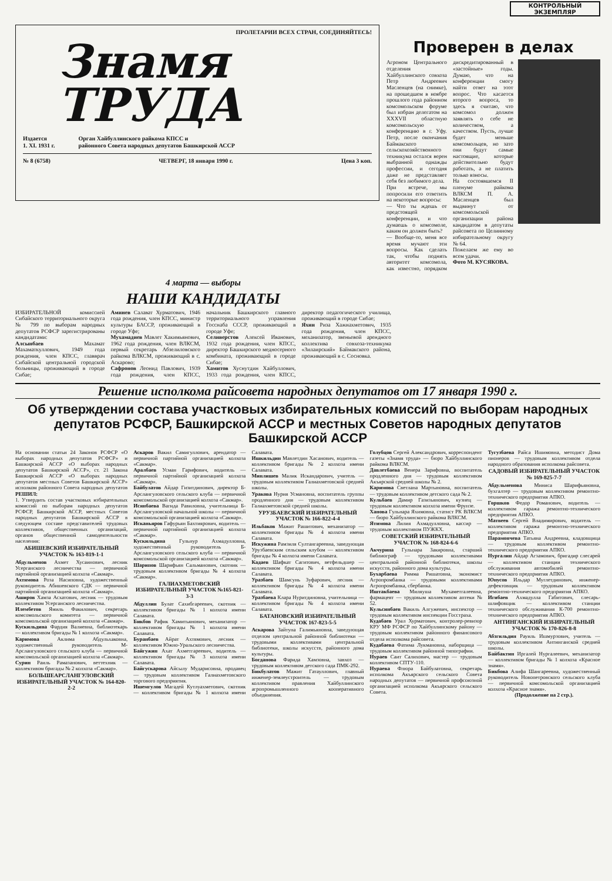ПРОЛЕТАРИИ ВСЕХ СТРАН, СОЕДИНЯЙТЕСЬ!
Знамя
ТРУДА
Издается
1. XI. 1931 г.
Орган Хайбуллинского райкома КПСС и
районного Совета народных депутатов Башкирской АССР
№ 8 (6758) ЧЕТВЕРГ, 18 января 1990 г. Цена 3 коп.
КОНТРОЛЬНЫЙ
ЭКЗЕМПЛЯР
Проверен в делах
Агроном Центрального отделения Хайбуллинского совхоза Петр Андреевич Масленцев (на снимке), на прошедшем в ноябре прошлого года районном комсомольском форуме был избран делегатом на XXXVII областную комсомольскую конференцию в г. Уфу. Петр, после окончания Баймакского сельскохозяйственного техникума остался верен выбранной однажды профессии, и сегодня даже не представляет себя без любимого дела.
При встрече, мы попросили его ответить на некоторые вопросы:
— Что ты ждешь от предстоящей конференции, и что думаешь о комсомоле, каким он должен быть?
— Вообще-то, меня все время мучают эти вопросы. Как сделать так, чтобы поднять авторитет комсомола, как известно, порядком дискредитированный в «застойные» годы. Думаю, что на конференции смогу найти ответ на этот вопрос. Что касается второго вопроса, то здесь я считаю, что комсомол должен заявлять о себе не количеством, а качеством. Пусть, лучше будет меньше комсомольцев, но зато они будут самые настоящие, которые действительно будут работать, а не платить только взносы.
На состоявшемся II пленуме райкома ВЛКСМ П. А. Масленцев был выдвинут от комсомольской организации района кандидатом в депутаты райсовета по Целинному избирательному округу № 64.
Пожелаем же ему во всем удачи.
Фото М. КУСЯКОВА.
4 марта — выборы
НАШИ КАНДИДАТЫ
ИЗБИРАТЕЛЬНОЙ комиссией Сибайского территориального округа № 799 по выборам народных депутатов РСФСР зарегистрированы кандидатами:
Алсынбаев Махамат Махаматкуллович, 1949 года рождения, член КПСС, главврач Сибайской центральной городской больницы, проживающий в городе Сибае;
Аминев Салават Хурматович, 1946 года рождения, член КПСС, министр культуры БАССР, проживающий в городе Уфе;
Мухамадиев Мавлет Хакимьянович, 1962 года рождения, член ВЛКСМ, первый секретарь Абзелиловского райкома ВЛКСМ, проживающий в с. Аскарово;
Сафронов Леонид Павлович, 1939 года рождения, член КПСС, начальник Башкирского главного территориального управления Госснаба СССР, проживающий в городе Уфе;
Селиверстов Алексей Иванович, 1932 года рождения, член КПСС, директор Башкирского медносерного комбината, проживающий в городе Сибае;
Хамитов Хуснутдин Хайбуллович, 1933 года рождения, член КПСС, директор педагогического училища, проживающий в городе Сибае;
Яхин Риза Хажнахметович, 1935 года рождения, член КПСС, механизатор, звеньевой арендного коллектива совхоза-техникума «Зилаирский» Баймакского района, проживающий в с. Сосновка.
Решение исполкома райсовета народных депутатов от 17 января 1990 г.
Об утверждении состава участковых избирательных комиссий по выборам народных депутатов РСФСР, Башкирской АССР и местных Советов народных депутатов Башкирской АССР
На основании статьи 24 Законов РСФСР «О выборах народных депутатов РСФСР» и Башкирской АССР «О выборах народных депутатов Башкирской АССР», ст. 21 Закона Башкирской АССР «О выборах народных депутатов местных Советов Башкирской АССР» исполком районного Совета народных депутатов РЕШИЛ:
1. Утвердить состав участковых избирательных комиссий по выборам народных депутатов РСФСР, Башкирской АССР, местных Советов народных депутатов Башкирской АССР в следующем составе представителей трудовых коллективов, общественных организаций, органов общественной самодеятельности населения:
АБИШЕВСКИЙ ИЗБИРАТЕЛЬНЫЙ УЧАСТОК № 163-819-1-1
Абдульменов Ахмет Хусаинович, лесник Усерганского лесничества — первичной партийной организацией колхоза «Сакмар».
Ахтямова Роза Насиповна, художественный руководитель Абишевского СДК — первичной партийной организацией колхоза «Сакмар».
Аширов Хамза Асхатович, лесник — трудовым коллективом Усерганского лесничества.
Илембетов Ямиль Факилович, секретарь комсомольского комитета — первичной комсомольской организацией колхоза «Сакмар».
Кускильдина Фардия Валиевна, библиотекарь — коллективом бригады № 1 колхоза «Сакмар».
Каримова Аклима Абдульхаковна, художественный руководитель М-Арслангуловского сельского клуба — первичной комсомольской организацией колхоза «Сакмар».
Сурин Раиль Рамазанович, веттехник — коллективом бригады № 2 колхоза «Сакмар».
БОЛЬШЕАРСЛАНГУЛОВСКИЙ ИЗБИРАТЕЛЬНЫЙ УЧАСТОК № 164-820-2-2
Аскаров Вакил Самигуллович, арендатор — первичной партийной организацией колхоза «Сакмар».
Аралбаев Усман Гарифович, водитель — первичной партийной организацией колхоза «Сакмар».
Байбулатов Айдар Гизитдинович, директор Б-Арслангуловского сельского клуба — первичной комсомольской организацией колхоза «Сакмар».
Исянбаева Вагида Равиловна, учительница Б-Арслангуловской начальной школы — первичной комсомольской организацией колхоза «Сакмар».
Исканьяров Гафурьян Бахтиярович, водитель — первичной партийной организацией колхоза «Сакмар».
Кускильдина Гульнур Ахмадулловна, художественный руководитель Б-Арслангуловского сельского клуба — первичной комсомольской организацией колхоза «Сакмар».
Шарипов Шарифьян Сальманович, скотник — трудовым коллективом бригады № 4 колхоза «Сакмар».
ГАЛИАХМЕТОВСКИЙ ИЗБИРАТЕЛЬНЫЙ УЧАСТОК №165-821-3-3
Абдуллин Булат Сахибгареевич, скотник — коллективом бригады № 1 колхоза имени Салавата.
Бикбов Рафик Хамитьянович, механизатор — коллективом бригады № 1 колхоза имени Салавата.
Буранбаев Айрат Ахтямович, лесник — коллективом Южно-Уральского лесничества.
Байгужин Ахат Ахметгареевич, водитель — коллективом бригады № 3 колхоза имени Салавата.
Байгускарова Айсылу Мударисовна, продавец — трудовым коллективом Галиахметовского торгового предприятия.
Ишемгулов Магадей Кутлуахметович, скотник — коллективом бригады № 1 колхоза имени Салавата.
Ишкильдин Мавлетдин Хасанович, водитель — коллективом бригады № 2 колхоза имени Салавата.
Минлишев Малик Искандарович, учитель — трудовым коллективом Галиахметовской средней школы.
Уракова Нурия Усмановна, воспитатель группы продленного дня — трудовым коллективом Галиахметовской средней школы.
УРУЗБАЕВСКИЙ ИЗБИРАТЕЛЬНЫЙ УЧАСТОК № 166-822-4-4
Ильбаков Мажит Рашитович, механизатор — коллективом бригады № 4 колхоза имени Салавата.
Искужина Рамзиля Султангареевна, заведующая Урузбаевским сельским клубом — коллективом бригады № 4 колхоза имени Салавата.
Кадаев Шафкат Сагитович, ветфельдшер — коллективом бригады № 4 колхоза имени Салавата.
Уразбаев Шамсунь Зуфарович, лесник — коллективом бригады № 4 колхоза имени Салавата.
Уразбаева Клара Нуритдиновна, учительница — коллективом бригады № 4 колхоза имени Салавата.
БАТАНОВСКИЙ ИЗБИРАТЕЛЬНЫЙ УЧАСТОК 167-823-5-5
Аскарова Зайтуна Галимьяновна, заведующая отделом центральной районной библиотеки — трудовыми коллективами центральной библиотеки, школы искусств, районного дома культуры.
Богданова Фарида Хамзовна, завхоз — трудовым коллективом детского сада ПМК-292.
Бикбулатов Мажит Гатауллович, главный инженер-землеустроитель — трудовым коллективом правления Хайбуллинского агропромышленного кооперативного объединения.
Голубцов Сергей Александрович, корреспондент газеты «Знамя труда» — бюро Хайбуллинского райкома ВЛКСМ.
Давлетбаева Венера Зарифовна, воспитатель продленного дня — трудовым коллективом Акъярской средней школы № 2.
Каримова Светлана Мартыновна, воспитатель — трудовым коллективом детского сада № 2.
Кульбаев Дамир Газизьянович, кузнец — трудовым коллективом колхоза имени Фрунзе.
Ханова Гульнара Яхимовна, статист РК ВЛКСМ — бюро Хайбуллинского райкома ВЛКСМ.
Ятимова Лилия Ахмадулловна, кассир — трудовым коллективом ПУЖКХ.
СОВЕТСКИЙ ИЗБИРАТЕЛЬНЫЙ УЧАСТОК № 168-824-6-6
Акчурина Гульнара Закировна, старший библиограф — трудовыми коллективами центральной районной библиотеки, школы искусств, районного дома культуры.
Бухарбаева Римма Ришатовна, экономист Агропромбанка — трудовыми коллективами Агропромбанка, сбербанка.
Иштакбаева Миляуша Мухаметгалеевна, фармацевт — трудовым коллективом аптеки № 52.
Кульсинбаев Вакиль Алгужевич, инспектор — трудовым коллективом инспекции Госстраха.
Кудабаев Урал Хурматович, контролер-ревизор КРУ МФ РСФСР по Хайбуллинскому району — трудовым коллективом районного финансового отдела исполкома райсовета.
Кудабаева Фатима Лукмановна, наборщица — трудовым коллективом районной типографии.
Нураев Саит Салихович, мастер — трудовым коллективом СПТУ-110.
Нураева Флюра Байбулатовна, секретарь исполкома Акъярского сельского Совета народных депутатов — первичной профсоюзной организацией исполкома Акъярского сельского Совета.
Тугузбаева Райса Ишимовна, методист Дома пионеров — трудовым коллективом отдела народного образования исполкома райсовета.
САДОВЫЙ ИЗБИРАТЕЛЬНЫЙ УЧАСТОК № 169-825-7-7
Абдульменова Миниса Шарифьяновна, бухгалтер — трудовым коллективом ремонтно-технического предприятия АПКО.
Горшков Федор Романович, водитель — коллективом гаража ремонтно-технического предприятия АПКО.
Матвеев Сергей Владимирович, водитель — коллективом гаража ремонтно-технического предприятия АПКО.
Парамончева Татьяна Андреевна, кладовщица — трудовым коллективом ремонтно-технического предприятия АПКО.
Нургалин Айдар Агзамович, бригадир слесарей — коллективом станции технического обслуживания автомобилей ремонтно-технического предприятия АПКО.
Юнусов Ильдар Муглетдинович, инженер-дефектовщик — трудовым коллективом ремонтно-технического предприятия АПКО.
Игибаев Ахмадулла Габитович, слесарь-шлифовщик — коллективом станции технического обслуживания К-700 ремонтно-технического предприятия АПКО.
АНТИНГАНСКИЙ ИЗБИРАТЕЛЬНЫЙ УЧАСТОК № 170-826-8-8
Абзгильдин Рауиль Ишмурзович, учитель — трудовым коллективом Антинганской средней школы.
Байбактин Иргалей Нургалеевич, механизатор — коллективом бригады № 1 колхоза «Красное знамя».
Бикбова Алифа Шангареевна, художественный руководитель Новопетровского сельского клуба — первичной комсомольской организацией колхоза «Красное знамя».
(Продолжение на 2 стр.).